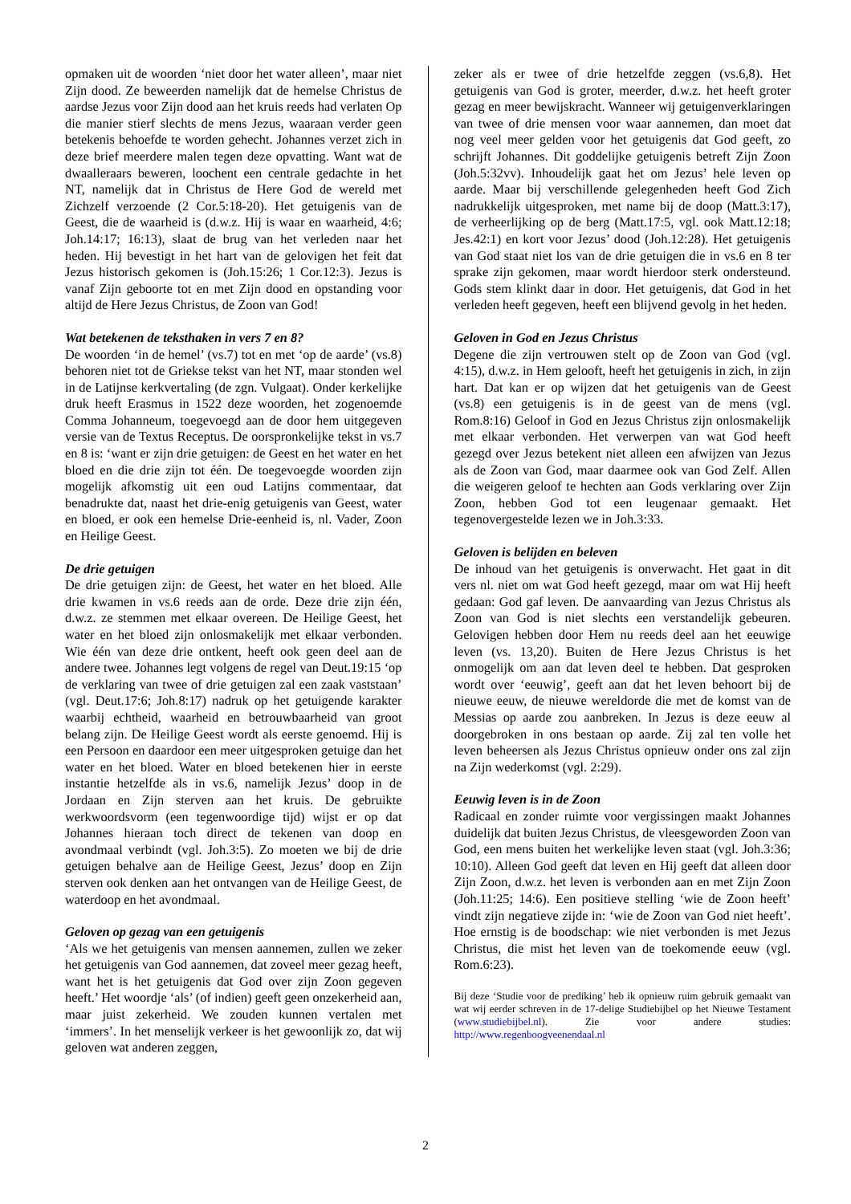opmaken uit de woorden ‘niet door het water alleen’, maar niet Zijn dood. Ze beweerden namelijk dat de hemelse Christus de aardse Jezus voor Zijn dood aan het kruis reeds had verlaten Op die manier stierf slechts de mens Jezus, waaraan verder geen betekenis behoefde te worden gehecht. Johannes verzet zich in deze brief meerdere malen tegen deze opvatting. Want wat de dwaalleraars beweren, loochent een centrale gedachte in het NT, namelijk dat in Christus de Here God de wereld met Zichzelf verzoende (2 Cor.5:18-20). Het getuigenis van de Geest, die de waarheid is (d.w.z. Hij is waar en waarheid, 4:6; Joh.14:17; 16:13), slaat de brug van het verleden naar het heden. Hij bevestigt in het hart van de gelovigen het feit dat Jezus historisch gekomen is (Joh.15:26; 1 Cor.12:3). Jezus is vanaf Zijn geboorte tot en met Zijn dood en opstanding voor altijd de Here Jezus Christus, de Zoon van God!
Wat betekenen de teksthaken in vers 7 en 8?
De woorden ‘in de hemel’ (vs.7) tot en met ‘op de aarde’ (vs.8) behoren niet tot de Griekse tekst van het NT, maar stonden wel in de Latijnse kerkvertaling (de zgn. Vulgaat). Onder kerkelijke druk heeft Erasmus in 1522 deze woorden, het zogenoemde Comma Johanneum, toegevoegd aan de door hem uitgegeven versie van de Textus Receptus. De oorspronkelijke tekst in vs.7 en 8 is: ‘want er zijn drie getuigen: de Geest en het water en het bloed en die drie zijn tot één. De toegevoegde woorden zijn mogelijk afkomstig uit een oud Latijns commentaar, dat benadrukte dat, naast het drie-enig getuigenis van Geest, water en bloed, er ook een hemelse Drie-eenheid is, nl. Vader, Zoon en Heilige Geest.
De drie getuigen
De drie getuigen zijn: de Geest, het water en het bloed. Alle drie kwamen in vs.6 reeds aan de orde. Deze drie zijn één, d.w.z. ze stemmen met elkaar overeen. De Heilige Geest, het water en het bloed zijn onlosmakelijk met elkaar verbonden. Wie één van deze drie ontkent, heeft ook geen deel aan de andere twee. Johannes legt volgens de regel van Deut.19:15 ‘op de verklaring van twee of drie getuigen zal een zaak vaststaan’ (vgl. Deut.17:6; Joh.8:17) nadruk op het getuigende karakter waarbij echtheid, waarheid en betrouwbaarheid van groot belang zijn. De Heilige Geest wordt als eerste genoemd. Hij is een Persoon en daardoor een meer uitgesproken getuige dan het water en het bloed. Water en bloed betekenen hier in eerste instantie hetzelfde als in vs.6, namelijk Jezus’ doop in de Jordaan en Zijn sterven aan het kruis. De gebruikte werkwoordsvorm (een tegenwoordige tijd) wijst er op dat Johannes hieraan toch direct de tekenen van doop en avondmaal verbindt (vgl. Joh.3:5). Zo moeten we bij de drie getuigen behalve aan de Heilige Geest, Jezus’ doop en Zijn sterven ook denken aan het ontvangen van de Heilige Geest, de waterdoop en het avondmaal.
Geloven op gezag van een getuigenis
‘Als we het getuigenis van mensen aannemen, zullen we zeker het getuigenis van God aannemen, dat zoveel meer gezag heeft, want het is het getuigenis dat God over zijn Zoon gegeven heeft.’ Het woordje ‘als’ (of indien) geeft geen onzekerheid aan, maar juist zekerheid. We zouden kunnen vertalen met ‘immers’. In het menselijk verkeer is het gewoonlijk zo, dat wij geloven wat anderen zeggen,
zeker als er twee of drie hetzelfde zeggen (vs.6,8). Het getuigenis van God is groter, meerder, d.w.z. het heeft groter gezag en meer bewijskracht. Wanneer wij getuigenverklaringen van twee of drie mensen voor waar aannemen, dan moet dat nog veel meer gelden voor het getuigenis dat God geeft, zo schrijft Johannes. Dit goddelijke getuigenis betreft Zijn Zoon (Joh.5:32vv). Inhoudelijk gaat het om Jezus’ hele leven op aarde. Maar bij verschillende gelegenheden heeft God Zich nadrukkelijk uitgesproken, met name bij de doop (Matt.3:17), de verheerlijking op de berg (Matt.17:5, vgl. ook Matt.12:18; Jes.42:1) en kort voor Jezus’ dood (Joh.12:28). Het getuigenis van God staat niet los van de drie getuigen die in vs.6 en 8 ter sprake zijn gekomen, maar wordt hierdoor sterk ondersteund. Gods stem klinkt daar in door. Het getuigenis, dat God in het verleden heeft gegeven, heeft een blijvend gevolg in het heden.
Geloven in God en Jezus Christus
Degene die zijn vertrouwen stelt op de Zoon van God (vgl. 4:15), d.w.z. in Hem gelooft, heeft het getuigenis in zich, in zijn hart. Dat kan er op wijzen dat het getuigenis van de Geest (vs.8) een getuigenis is in de geest van de mens (vgl. Rom.8:16) Geloof in God en Jezus Christus zijn onlosmakelijk met elkaar verbonden. Het verwerpen van wat God heeft gezegd over Jezus betekent niet alleen een afwijzen van Jezus als de Zoon van God, maar daarmee ook van God Zelf. Allen die weigeren geloof te hechten aan Gods verklaring over Zijn Zoon, hebben God tot een leugenaar gemaakt. Het tegenovergestelde lezen we in Joh.3:33.
Geloven is belijden en beleven
De inhoud van het getuigenis is onverwacht. Het gaat in dit vers nl. niet om wat God heeft gezegd, maar om wat Hij heeft gedaan: God gaf leven. De aanvaarding van Jezus Christus als Zoon van God is niet slechts een verstandelijk gebeuren. Gelovigen hebben door Hem nu reeds deel aan het eeuwige leven (vs. 13,20). Buiten de Here Jezus Christus is het onmogelijk om aan dat leven deel te hebben. Dat gesproken wordt over ‘eeuwig’, geeft aan dat het leven behoort bij de nieuwe eeuw, de nieuwe wereldorde die met de komst van de Messias op aarde zou aanbreken. In Jezus is deze eeuw al doorgebroken in ons bestaan op aarde. Zij zal ten volle het leven beheersen als Jezus Christus opnieuw onder ons zal zijn na Zijn wederkomst (vgl. 2:29).
Eeuwig leven is in de Zoon
Radicaal en zonder ruimte voor vergissingen maakt Johannes duidelijk dat buiten Jezus Christus, de vleesgeworden Zoon van God, een mens buiten het werkelijke leven staat (vgl. Joh.3:36; 10:10). Alleen God geeft dat leven en Hij geeft dat alleen door Zijn Zoon, d.w.z. het leven is verbonden aan en met Zijn Zoon (Joh.11:25; 14:6). Een positieve stelling ‘wie de Zoon heeft’ vindt zijn negatieve zijde in: ‘wie de Zoon van God niet heeft’. Hoe ernstig is de boodschap: wie niet verbonden is met Jezus Christus, die mist het leven van de toekomende eeuw (vgl. Rom.6:23).
Bij deze ‘Studie voor de prediking’ heb ik opnieuw ruim gebruik gemaakt van wat wij eerder schreven in de 17-delige Studiebijbel op het Nieuwe Testament (www.studiebijbel.nl). Zie voor andere studies: http://www.regenboogveenendaal.nl
2